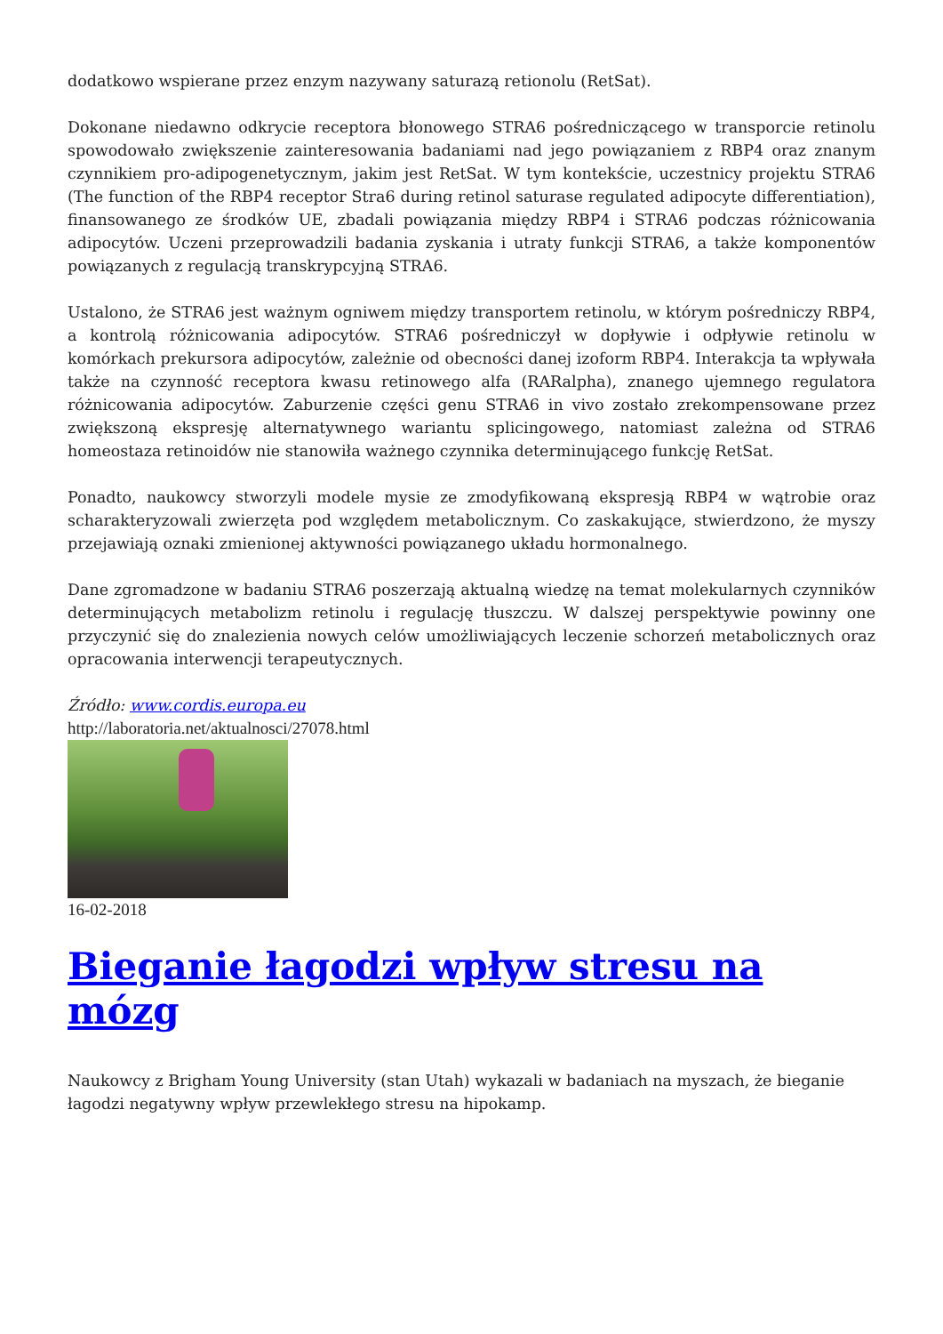dodatkowo wspierane przez enzym nazywany saturazą retionolu (RetSat).
Dokonane niedawno odkrycie receptora błonowego STRA6 pośredniczącego w transporcie retinolu spowodowało zwiększenie zainteresowania badaniami nad jego powiązaniem z RBP4 oraz znanym czynnikiem pro-adipogenetycznym, jakim jest RetSat. W tym kontekście, uczestnicy projektu STRA6 (The function of the RBP4 receptor Stra6 during retinol saturase regulated adipocyte differentiation), finansowanego ze środków UE, zbadali powiązania między RBP4 i STRA6 podczas różnicowania adipocytów. Uczeni przeprowadzili badania zyskania i utraty funkcji STRA6, a także komponentów powiązanych z regulacją transkrypcyjną STRA6.
Ustalono, że STRA6 jest ważnym ogniwem między transportem retinolu, w którym pośredniczy RBP4, a kontrolą różnicowania adipocytów. STRA6 pośredniczył w dopływie i odpływie retinolu w komórkach prekursora adipocytów, zależnie od obecności danej izoform RBP4. Interakcja ta wpływała także na czynność receptora kwasu retinowego alfa (RARalpha), znanego ujemnego regulatora różnicowania adipocytów. Zaburzenie części genu STRA6 in vivo zostało zrekompensowane przez zwiększoną ekspresję alternatywnego wariantu splicingowego, natomiast zależna od STRA6 homeostaza retinoidów nie stanowiła ważnego czynnika determinującego funkcję RetSat.
Ponadto, naukowcy stworzyli modele mysie ze zmodyfikowaną ekspresją RBP4 w wątrobie oraz scharakteryzowali zwierzęta pod względem metabolicznym. Co zaskakujące, stwierdzono, że myszy przejawiają oznaki zmienionej aktywności powiązanego układu hormonalnego.
Dane zgromadzone w badaniu STRA6 poszerzają aktualną wiedzę na temat molekularnych czynników determinujących metabolizm retinolu i regulację tłuszczu. W dalszej perspektywie powinny one przyczynić się do znalezienia nowych celów umożliwiających leczenie schorzeń metabolicznych oraz opracowania interwencji terapeutycznych.
Źródło: www.cordis.europa.eu
http://laboratoria.net/aktualnosci/27078.html
16-02-2018
Bieganie łagodzi wpływ stresu na mózg
Naukowcy z Brigham Young University (stan Utah) wykazali w badaniach na myszach, że bieganie łagodzi negatywny wpływ przewlekłego stresu na hipokamp.